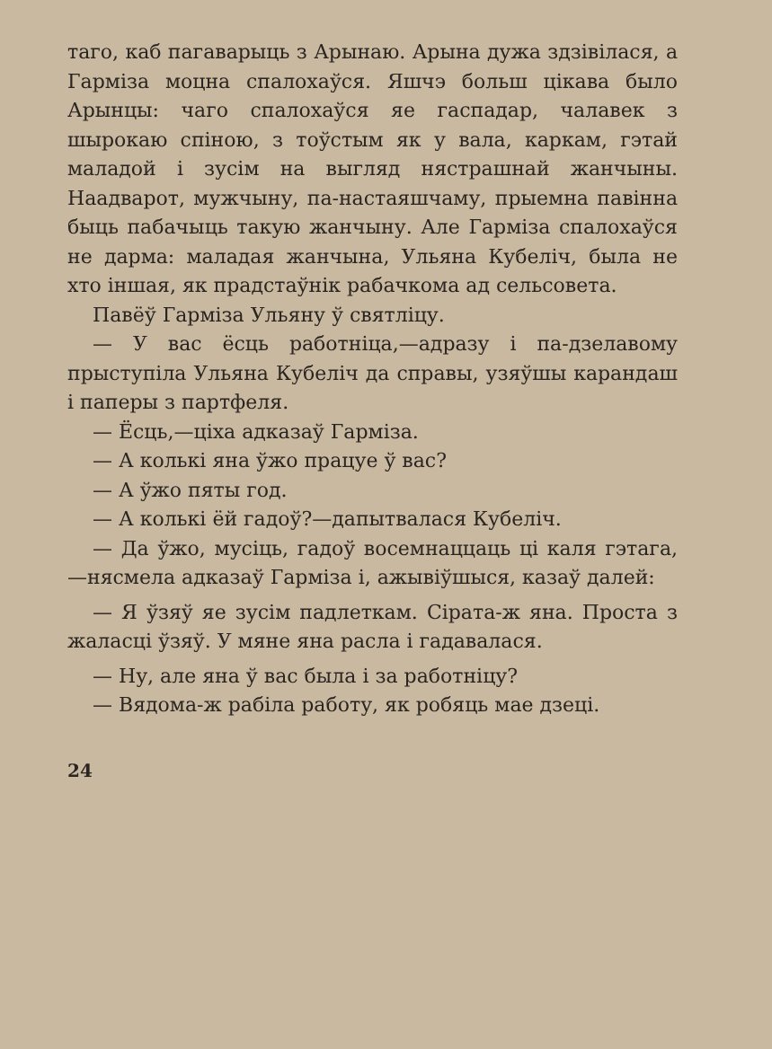таго, каб пагаварыць з Арынаю. Арына дужа здзівілася, а Гарміза моцна спалохаўся. Яшчэ больш цікава было Арынцы: чаго спалохаўся яе гаспадар, чалавек з шырокаю спіною, з тоўстым як у вала, каркам, гэтай маладой і зусім на выгляд нястрашнай жанчыны. Наадварот, мужчыну, па-настаяшчаму, прыемна павінна быць пабачыць такую жанчыну. Але Гарміза спалохаўся не дарма: маладая жанчына, Ульяна Кубеліч, была не хто іншая, як прадстаўнік рабачкома ад сельсовета.
Павёў Гарміза Ульяну ў святліцу.
— У вас ёсць работніца,—адразу і па-дзелавому прыступіла Ульяна Кубеліч да справы, узяўшы карандаш і паперы з партфеля.
— Ёсць,—ціха адказаў Гарміза.
— А колькі яна ўжо працуе ў вас?
— А ўжо пяты год.
— А колькі ёй гадоў?—дапытвалася Кубеліч.
— Да ўжо, мусіць, гадоў восемнаццаць ці каля гэтага,—нясмела адказаў Гарміза і, ажывіўшыся, казаў далей:
— Я ўзяў яе зусім падлеткам. Сірата-ж яна. Проста з жаласці ўзяў. У мяне яна расла і гадавалася.
— Ну, але яна ў вас была і за работніцу?
— Вядома-ж рабіла работу, як робяць мае дзеці.
24